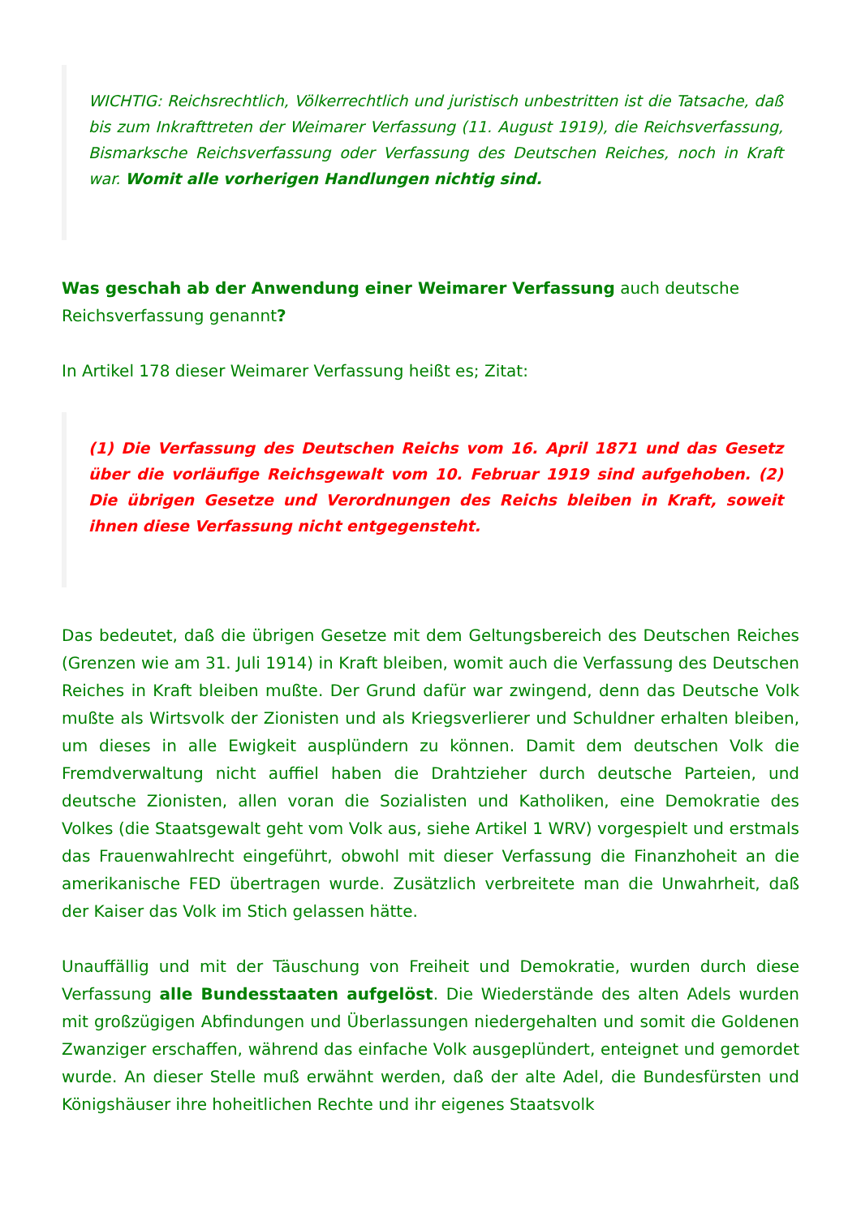WICHTIG: Reichsrechtlich, Völkerrechtlich und juristisch unbestritten ist die Tatsache, daß bis zum Inkrafttreten der Weimarer Verfassung (11. August 1919), die Reichsverfassung, Bismarksche Reichsverfassung oder Verfassung des Deutschen Reiches, noch in Kraft war. Womit alle vorherigen Handlungen nichtig sind.
Was geschah ab der Anwendung einer Weimarer Verfassung auch deutsche Reichsverfassung genannt?
In Artikel 178 dieser Weimarer Verfassung heißt es; Zitat:
(1) Die Verfassung des Deutschen Reichs vom 16. April 1871 und das Gesetz über die vorläufige Reichsgewalt vom 10. Februar 1919 sind aufgehoben. (2) Die übrigen Gesetze und Verordnungen des Reichs bleiben in Kraft, soweit ihnen diese Verfassung nicht entgegensteht.
Das bedeutet, daß die übrigen Gesetze mit dem Geltungsbereich des Deutschen Reiches (Grenzen wie am 31. Juli 1914) in Kraft bleiben, womit auch die Verfassung des Deutschen Reiches in Kraft bleiben mußte. Der Grund dafür war zwingend, denn das Deutsche Volk mußte als Wirtsvolk der Zionisten und als Kriegsverlierer und Schuldner erhalten bleiben, um dieses in alle Ewigkeit ausplündern zu können. Damit dem deutschen Volk die Fremdverwaltung nicht auffiel haben die Drahtzieher durch deutsche Parteien, und deutsche Zionisten, allen voran die Sozialisten und Katholiken, eine Demokratie des Volkes (die Staatsgewalt geht vom Volk aus, siehe Artikel 1 WRV) vorgespielt und erstmals das Frauenwahlrecht eingeführt, obwohl mit dieser Verfassung die Finanzhoheit an die amerikanische FED übertragen wurde. Zusätzlich verbreitete man die Unwahrheit, daß der Kaiser das Volk im Stich gelassen hätte.
Unauffällig und mit der Täuschung von Freiheit und Demokratie, wurden durch diese Verfassung alle Bundesstaaten aufgelöst. Die Wiederstände des alten Adels wurden mit großzügigen Abfindungen und Überlassungen niedergehalten und somit die Goldenen Zwanziger erschaffen, während das einfache Volk ausgeplündert, enteignet und gemordet wurde. An dieser Stelle muß erwähnt werden, daß der alte Adel, die Bundesfürsten und Königshäuser ihre hoheitlichen Rechte und ihr eigenes Staatsvolk